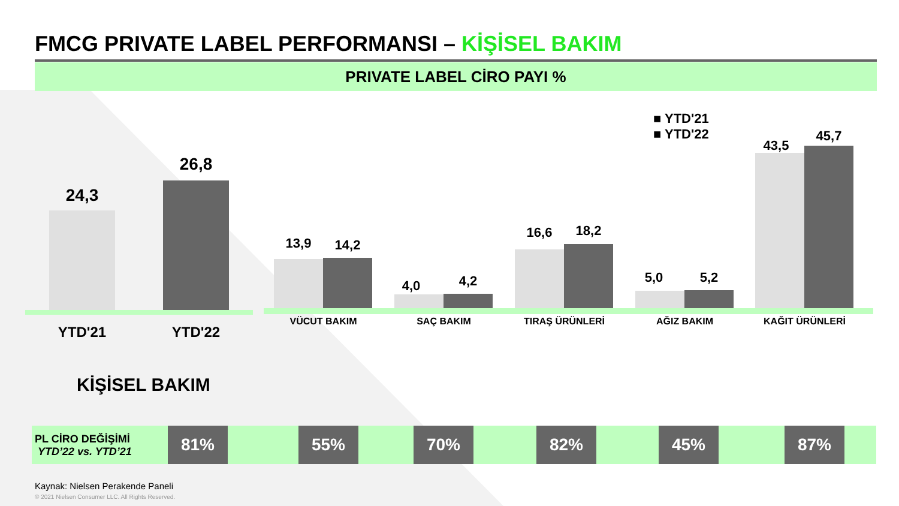FMCG PRIVATE LABEL PERFORMANSI – KİŞİSEL BAKIM
PRIVATE LABEL CİRO PAYI %
24,3
26,8
YTD'21 YTD'22
KİŞİSEL BAKIM
■ YTD'21
■ YTD'22
13,9 14,2
4,0 4,2
16,6 18,2
5,0 5,2
43,5
45,7
VÜCUT BAKIM SAÇ BAKIM TIRAŞ ÜRÜNLERİ AĞIZ BAKIM KAĞIT ÜRÜNLERİ
PL CİRO DEĞİŞİMİ
YTD’22 vs. YTD’21
81% 55% 70% 82% 45% 87%
Kaynak: Nielsen Perakende Paneli
© 2021 Nielsen Consumer LLC. All Rights Reserved.